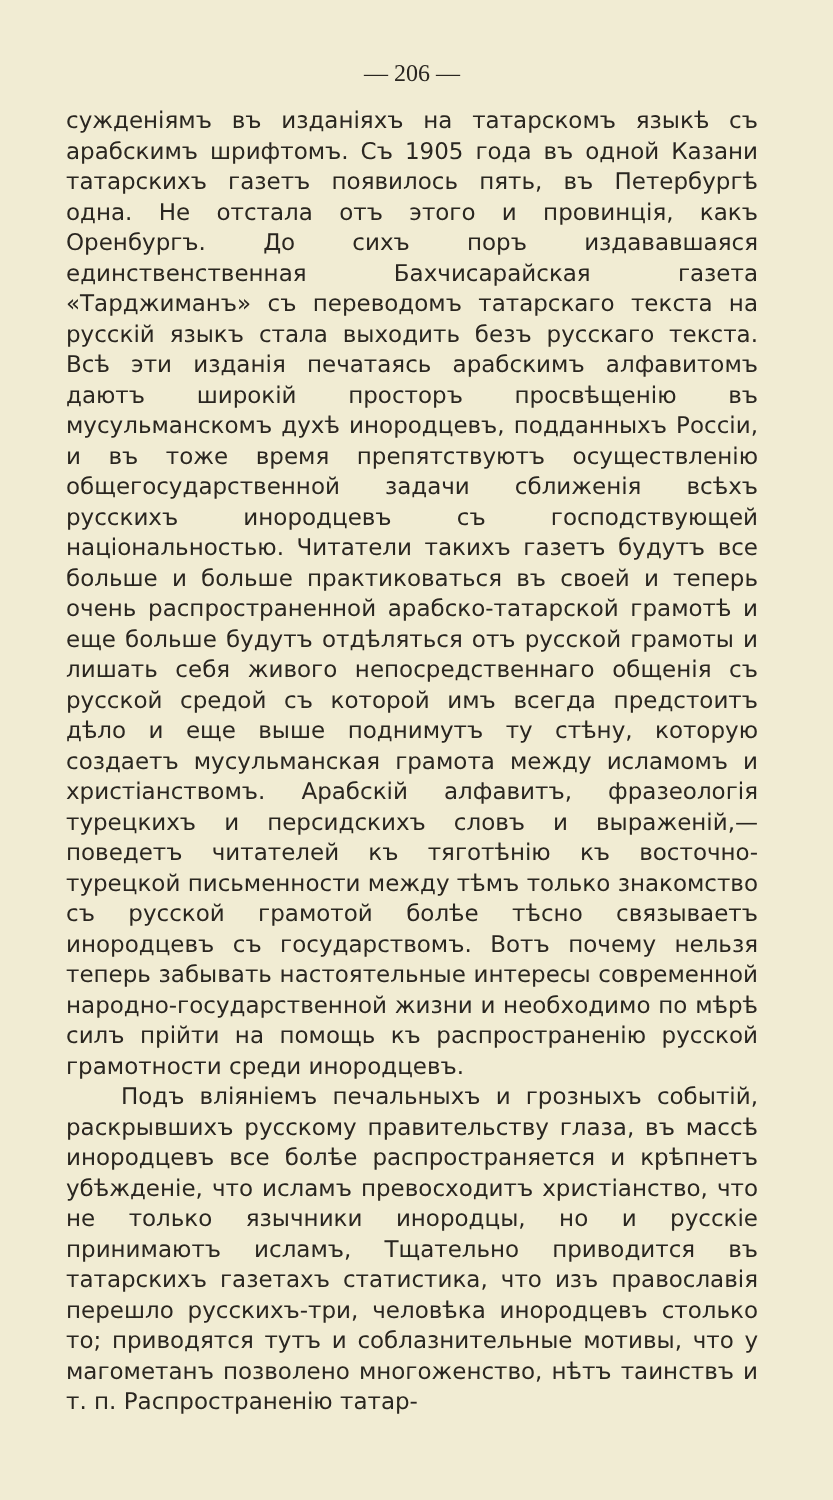— 206 —
сужденіямъ въ изданіяхъ на татарскомъ языкѣ съ арабскимъ шрифтомъ. Съ 1905 года въ одной Казани татарскихъ газетъ появилось пять, въ Петербургѣ одна. Не отстала отъ этого и провинція, какъ Оренбургъ. До сихъ поръ издававшаяся единственственная Бахчисарайская газета «Тарджиманъ» съ переводомъ татарскаго текста на русскій языкъ стала выходить безъ русскаго текста. Всѣ эти изданія печатаясь арабскимъ алфавитомъ даютъ широкій просторъ просвѣщенію въ мусульманскомъ духѣ инородцевъ, подданныхъ Россіи, и въ тоже время препятствуютъ осуществленію общегосударственной задачи сближенія всѣхъ русскихъ инородцевъ съ господствующей національностью. Читатели такихъ газетъ будутъ все больше и больше практиковаться въ своей и теперь очень распространенной арабско-татарской грамотѣ и еще больше будутъ отдѣляться отъ русской грамоты и лишать себя живого непосредственнаго общенія съ русской средой съ которой имъ всегда предстоитъ дѣло и еще выше поднимутъ ту стѣну, которую создаетъ мусульманская грамота между исламомъ и христіанствомъ. Арабскій алфавитъ, фразеологія турецкихъ и персидскихъ словъ и выраженій,—поведетъ читателей къ тяготѣнію къ восточно-турецкой письменности между тѣмъ только знакомство съ русской грамотой болѣе тѣсно связываетъ инородцевъ съ государствомъ. Вотъ почему нельзя теперь забывать настоятельные интересы современной народно-государственной жизни и необходимо по мѣрѣ силъ прійти на помощь къ распространенію русской грамотности среди инородцевъ.
Подъ вліяніемъ печальныхъ и грозныхъ событій, раскрывшихъ русскому правительству глаза, въ массѣ инородцевъ все болѣе распространяется и крѣпнетъ убѣжденіе, что исламъ превосходитъ христіанство, что не только язычники инородцы, но и русскіе принимаютъ исламъ, Тщательно приводится въ татарскихъ газетахъ статистика, что изъ православія перешло русскихъ-три, человѣка инородцевъ столько то; приводятся тутъ и соблазнительные мотивы, что у магометанъ позволено многоженство, нѣтъ таинствъ и т. п. Распространенію татар-